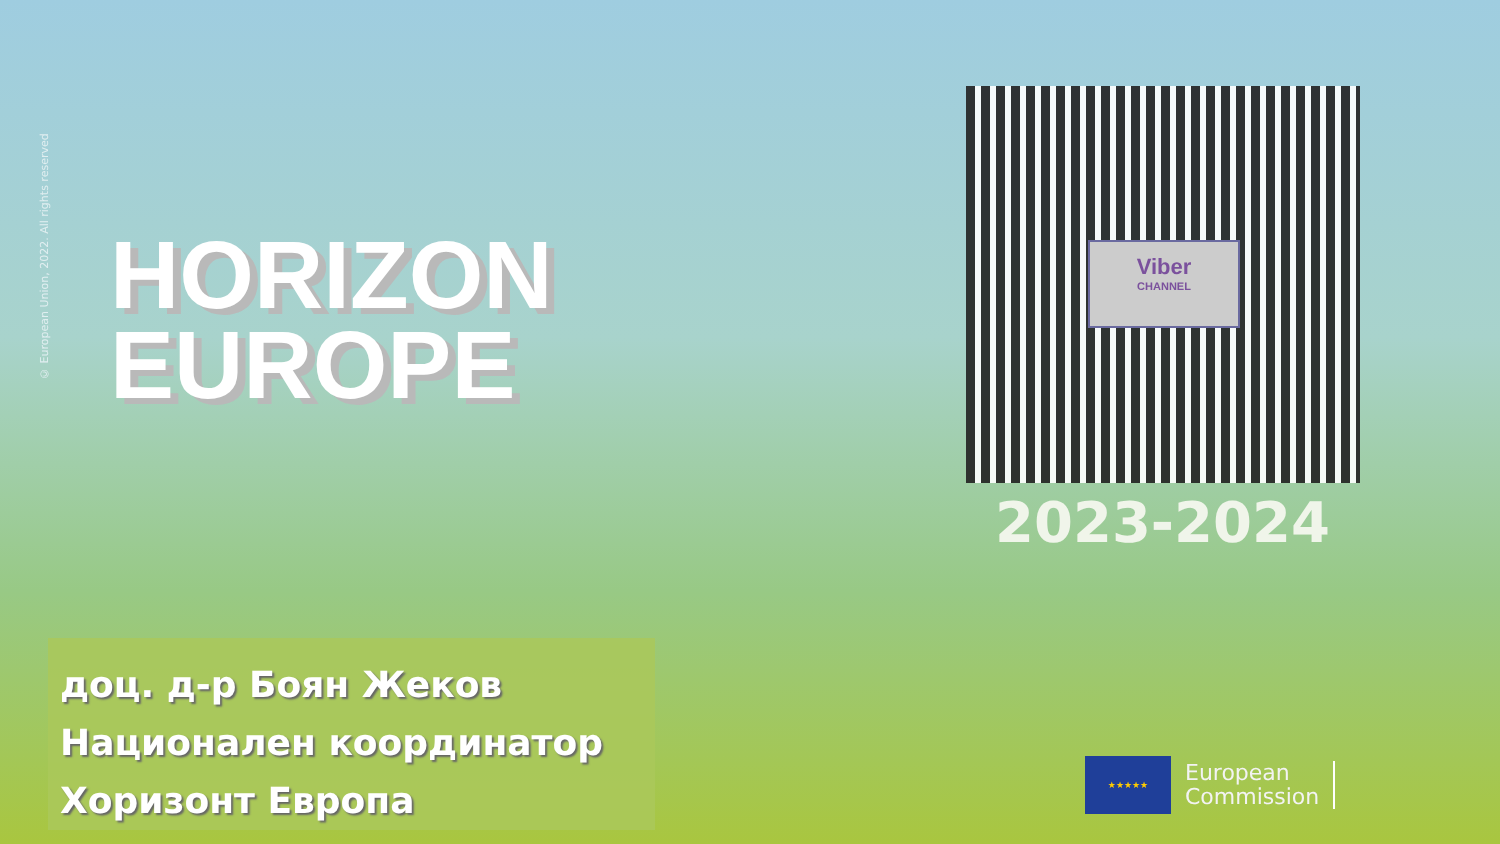© European Union, 2022. All rights reserved
HORIZON
EUROPE
Viber
CHANNEL
2023-2024
доц. д-р Боян Жеков
Национален координатор
Хоризонт Европа
★★★★★
European
Commission